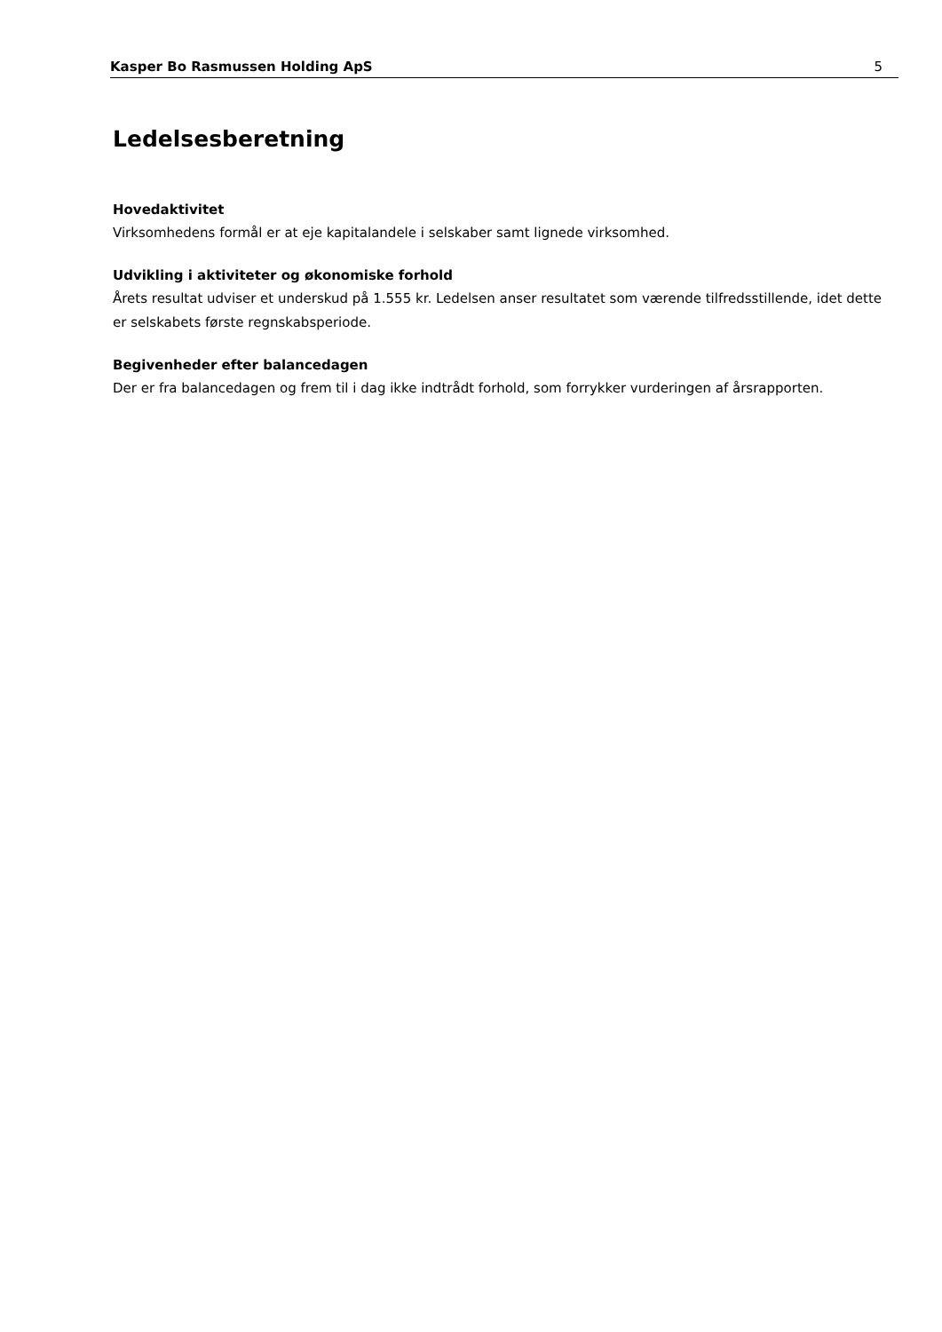Kasper Bo Rasmussen Holding ApS 5
Ledelsesberetning
Hovedaktivitet
Virksomhedens formål er at eje kapitalandele i selskaber samt lignede virksomhed.
Udvikling i aktiviteter og økonomiske forhold
Årets resultat udviser et underskud på 1.555 kr. Ledelsen anser resultatet som værende tilfredsstillende, idet dette er selskabets første regnskabsperiode.
Begivenheder efter balancedagen
Der er fra balancedagen og frem til i dag ikke indtrådt forhold, som forrykker vurderingen af årsrapporten.